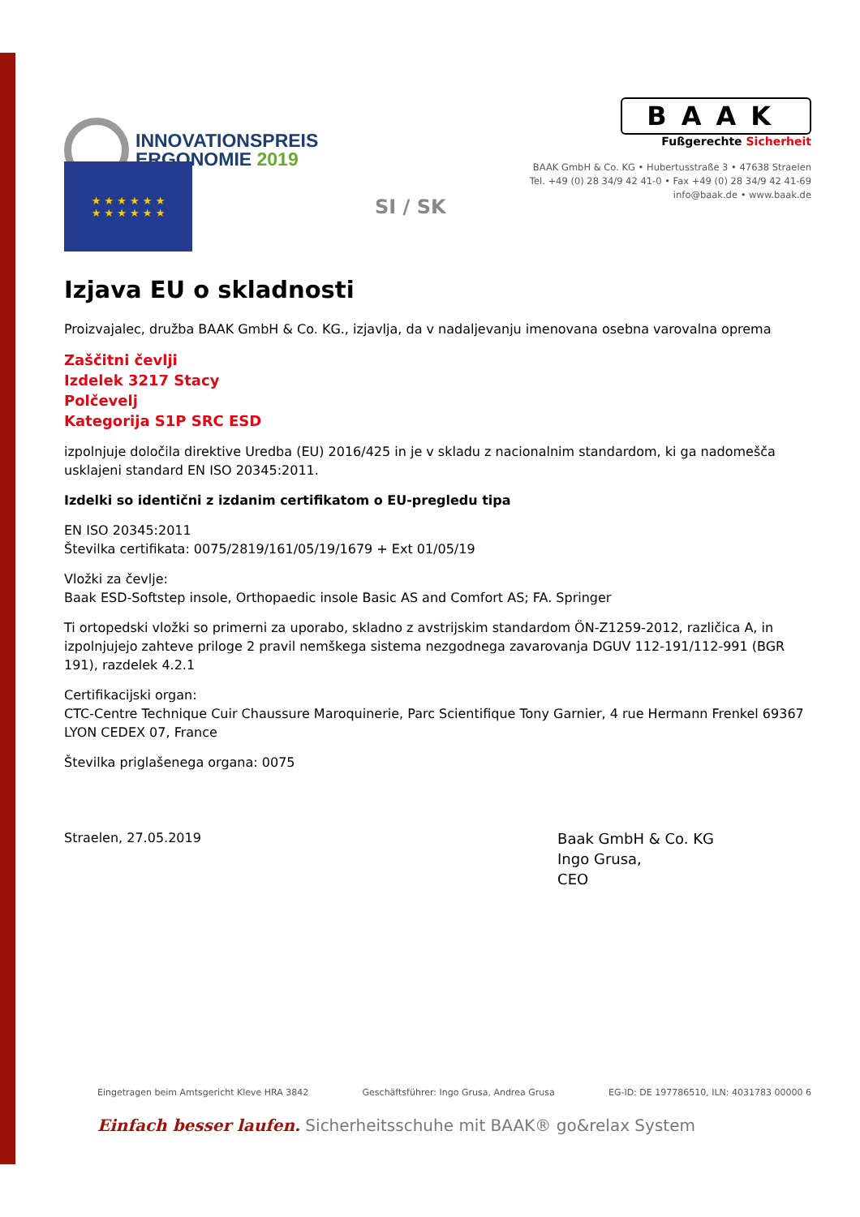INNOVATIONSPREIS
ERGONOMIE 2019
BAAK
Fußgerechte Sicherheit
BAAK GmbH & Co. KG • Hubertusstraße 3 • 47638 Straelen
Tel. +49 (0) 28 34/9 42 41-0 • Fax +49 (0) 28 34/9 42 41-69
info@baak.de • www.baak.de
★ ★ ★ ★ ★ ★
★ ★ ★ ★ ★ ★
SI / SK
Izjava EU o skladnosti
Proizvajalec, družba BAAK GmbH & Co. KG., izjavlja, da v nadaljevanju imenovana osebna varovalna oprema
Zaščitni čevlji
Izdelek 3217 Stacy
Polčevelj
Kategorija S1P SRC ESD
izpolnjuje določila direktive Uredba (EU) 2016/425 in je v skladu z nacionalnim standardom, ki ga nadomešča usklajeni standard EN ISO 20345:2011.
Izdelki so identični z izdanim certifikatom o EU-pregledu tipa
EN ISO 20345:2011
Številka certifikata: 0075/2819/161/05/19/1679 + Ext 01/05/19
Vložki za čevlje:
Baak ESD-Softstep insole, Orthopaedic insole Basic AS and Comfort AS; FA. Springer
Ti ortopedski vložki so primerni za uporabo, skladno z avstrijskim standardom ÖN-Z1259-2012, različica A, in izpolnjujejo zahteve priloge 2 pravil nemškega sistema nezgodnega zavarovanja DGUV 112-191/112-991 (BGR 191), razdelek 4.2.1
Certifikacijski organ:
CTC-Centre Technique Cuir Chaussure Maroquinerie, Parc Scientifique Tony Garnier, 4 rue Hermann Frenkel 69367 LYON CEDEX 07, France
Številka priglašenega organa: 0075
Straelen, 27.05.2019
Baak GmbH & Co. KG
Ingo Grusa,
CEO
Eingetragen beim Amtsgericht Kleve HRA 3842 Geschäftsführer: Ingo Grusa, Andrea Grusa EG-ID: DE 197786510, ILN: 4031783 00000 6
Einfach besser laufen. Sicherheitsschuhe mit BAAK® go&relax System